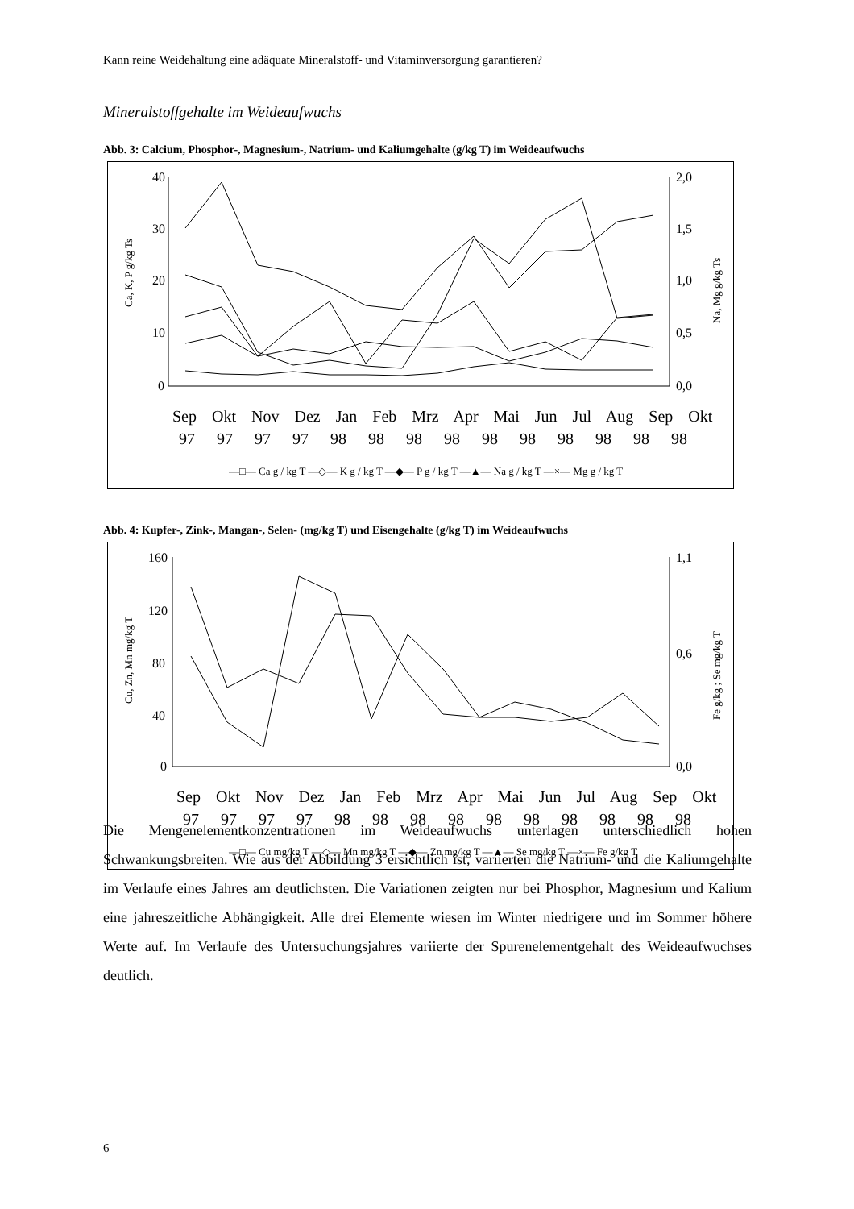Kann reine Weidehaltung eine adäquate Mineralstoff- und Vitaminversorgung garantieren?
Mineralstoffgehalte im Weideaufwuchs
Abb. 3: Calcium, Phosphor-, Magnesium-, Natrium- und Kaliumgehalte (g/kg T) im Weideaufwuchs
40
30
20
10
0
2,0
1,5
1,0
0,5
0,0
Ca, K, P g/kg Ts
Na, Mg g/kg Ts
Sep Okt Nov Dez Jan Feb Mrz Apr Mai Jun Jul Aug Sep Okt
97 97 97 97 98 98 98 98 98 98 98 98 98 98
—□— Ca g / kg T —◇— K g / kg T —◆— P g / kg T —▲— Na g / kg T —×— Mg g / kg T
Abb. 4: Kupfer-, Zink-, Mangan-, Selen- (mg/kg T) und Eisengehalte (g/kg T) im Weideaufwuchs
160
120
80
40
0
1,1
0,6
0,0
Cu, Zn, Mn mg/kg T
Fe g/kg ; Se mg/kg T
Sep Okt Nov Dez Jan Feb Mrz Apr Mai Jun Jul Aug Sep Okt
97 97 97 97 98 98 98 98 98 98 98 98 98 98
—□— Cu mg/kg T —◇— Mn mg/kg T —◆— Zn mg/kg T —▲— Se mg/kg T —×— Fe g/kg T
Die Mengenelementkonzentrationen im Weideaufwuchs unterlagen unterschiedlich hohen Schwankungsbreiten. Wie aus der Abbildung 3 ersichtlich ist, variierten die Natrium- und die Kaliumgehalte im Verlaufe eines Jahres am deutlichsten. Die Variationen zeigten nur bei Phosphor, Magnesium und Kalium eine jahreszeitliche Abhängigkeit. Alle drei Elemente wiesen im Winter niedrigere und im Sommer höhere Werte auf. Im Verlaufe des Untersuchungsjahres variierte der Spurenelementgehalt des Weideaufwuchses deutlich.
6